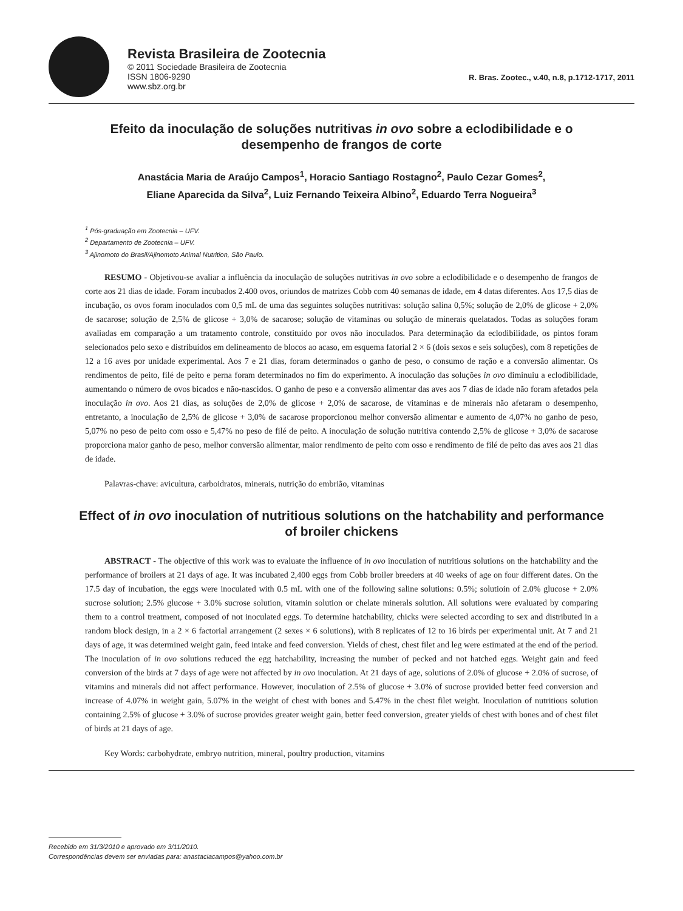Revista Brasileira de Zootecnia
© 2011 Sociedade Brasileira de Zootecnia
ISSN 1806-9290
www.sbz.org.br
R. Bras. Zootec., v.40, n.8, p.1712-1717, 2011
Efeito da inoculação de soluções nutritivas in ovo sobre a eclodibilidade e o desempenho de frangos de corte
Anastácia Maria de Araújo Campos<sup>1</sup>, Horacio Santiago Rostagno<sup>2</sup>, Paulo Cezar Gomes<sup>2</sup>,
Eliane Aparecida da Silva<sup>2</sup>, Luiz Fernando Teixeira Albino<sup>2</sup>, Eduardo Terra Nogueira<sup>3</sup>
<sup>1</sup> Pós-graduação em Zootecnia – UFV.
<sup>2</sup> Departamento de Zootecnia – UFV.
<sup>3</sup> Ajinomoto do Brasil/Ajinomoto Animal Nutrition, São Paulo.
RESUMO - Objetivou-se avaliar a influência da inoculação de soluções nutritivas in ovo sobre a eclodibilidade e o desempenho de frangos de corte aos 21 dias de idade. Foram incubados 2.400 ovos, oriundos de matrizes Cobb com 40 semanas de idade, em 4 datas diferentes. Aos 17,5 dias de incubação, os ovos foram inoculados com 0,5 mL de uma das seguintes soluções nutritivas: solução salina 0,5%; solução de 2,0% de glicose + 2,0% de sacarose; solução de 2,5% de glicose + 3,0% de sacarose; solução de vitaminas ou solução de minerais quelatados. Todas as soluções foram avaliadas em comparação a um tratamento controle, constituído por ovos não inoculados. Para determinação da eclodibilidade, os pintos foram selecionados pelo sexo e distribuídos em delineamento de blocos ao acaso, em esquema fatorial 2 × 6 (dois sexos e seis soluções), com 8 repetições de 12 a 16 aves por unidade experimental. Aos 7 e 21 dias, foram determinados o ganho de peso, o consumo de ração e a conversão alimentar. Os rendimentos de peito, filé de peito e perna foram determinados no fim do experimento. A inoculação das soluções in ovo diminuiu a eclodibilidade, aumentando o número de ovos bicados e não-nascidos. O ganho de peso e a conversão alimentar das aves aos 7 dias de idade não foram afetados pela inoculação in ovo. Aos 21 dias, as soluções de 2,0% de glicose + 2,0% de sacarose, de vitaminas e de minerais não afetaram o desempenho, entretanto, a inoculação de 2,5% de glicose + 3,0% de sacarose proporcionou melhor conversão alimentar e aumento de 4,07% no ganho de peso, 5,07% no peso de peito com osso e 5,47% no peso de filé de peito. A inoculação de solução nutritiva contendo 2,5% de glicose + 3,0% de sacarose proporciona maior ganho de peso, melhor conversão alimentar, maior rendimento de peito com osso e rendimento de filé de peito das aves aos 21 dias de idade.
Palavras-chave: avicultura, carboidratos, minerais, nutrição do embrião, vitaminas
Effect of in ovo inoculation of nutritious solutions on the hatchability and performance of broiler chickens
ABSTRACT - The objective of this work was to evaluate the influence of in ovo inoculation of nutritious solutions on the hatchability and the performance of broilers at 21 days of age. It was incubated 2,400 eggs from Cobb broiler breeders at 40 weeks of age on four different dates. On the 17.5 day of incubation, the eggs were inoculated with 0.5 mL with one of the following saline solutions: 0.5%; solutioin of 2.0% glucose + 2.0% sucrose solution; 2.5% glucose + 3.0% sucrose solution, vitamin solution or chelate minerals solution. All solutions were evaluated by comparing them to a control treatment, composed of not inoculated eggs. To determine hatchability, chicks were selected according to sex and distributed in a random block design, in a 2 × 6 factorial arrangement (2 sexes × 6 solutions), with 8 replicates of 12 to 16 birds per experimental unit. At 7 and 21 days of age, it was determined weight gain, feed intake and feed conversion. Yields of chest, chest filet and leg were estimated at the end of the period. The inoculation of in ovo solutions reduced the egg hatchability, increasing the number of pecked and not hatched eggs. Weight gain and feed conversion of the birds at 7 days of age were not affected by in ovo inoculation. At 21 days of age, solutions of 2.0% of glucose + 2.0% of sucrose, of vitamins and minerals did not affect performance. However, inoculation of 2.5% of glucose + 3.0% of sucrose provided better feed conversion and increase of 4.07% in weight gain, 5.07% in the weight of chest with bones and 5.47% in the chest filet weight. Inoculation of nutritious solution containing 2.5% of glucose + 3.0% of sucrose provides greater weight gain, better feed conversion, greater yields of chest with bones and of chest filet of birds at 21 days of age.
Key Words: carbohydrate, embryo nutrition, mineral, poultry production, vitamins
Recebido em 31/3/2010 e aprovado em 3/11/2010.
Correspondências devem ser enviadas para: anastaciacampos@yahoo.com.br